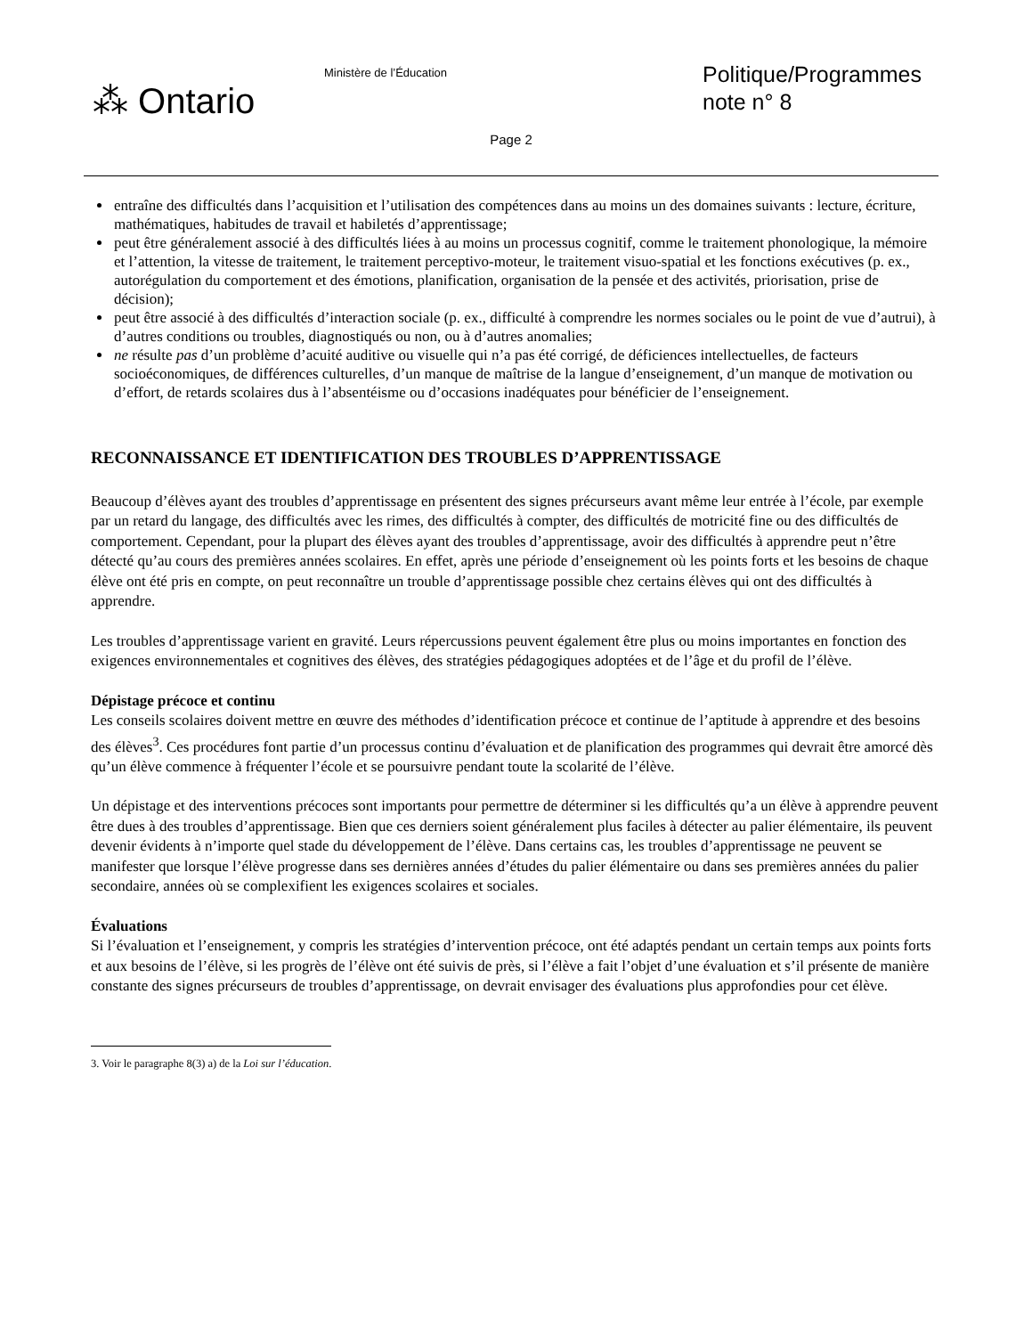⁂ Ontario
Ministère de l’Éducation
Politique/Programmes
note n° 8
Page 2
entraîne des difficultés dans l’acquisition et l’utilisation des compétences dans au moins un des domaines suivants : lecture, écriture, mathématiques, habitudes de travail et habiletés d’apprentissage;
peut être généralement associé à des difficultés liées à au moins un processus cognitif, comme le traitement phonologique, la mémoire et l’attention, la vitesse de traitement, le traitement perceptivo-moteur, le traitement visuo-spatial et les fonctions exécutives (p. ex., autorégulation du comportement et des émotions, planification, organisation de la pensée et des activités, priorisation, prise de décision);
peut être associé à des difficultés d’interaction sociale (p. ex., difficulté à comprendre les normes sociales ou le point de vue d’autrui), à d’autres conditions ou troubles, diagnostiqués ou non, ou à d’autres anomalies;
ne résulte pas d’un problème d’acuité auditive ou visuelle qui n’a pas été corrigé, de déficiences intellectuelles, de facteurs socioéconomiques, de différences culturelles, d’un manque de maîtrise de la langue d’enseignement, d’un manque de motivation ou d’effort, de retards scolaires dus à l’absentéisme ou d’occasions inadéquates pour bénéficier de l’enseignement.
RECONNAISSANCE ET IDENTIFICATION DES TROUBLES D’APPRENTISSAGE
Beaucoup d’élèves ayant des troubles d’apprentissage en présentent des signes précurseurs avant même leur entrée à l’école, par exemple par un retard du langage, des difficultés avec les rimes, des difficultés à compter, des difficultés de motricité fine ou des difficultés de comportement. Cependant, pour la plupart des élèves ayant des troubles d’apprentissage, avoir des difficultés à apprendre peut n’être détecté qu’au cours des premières années scolaires. En effet, après une période d’enseignement où les points forts et les besoins de chaque élève ont été pris en compte, on peut reconnaître un trouble d’apprentissage possible chez certains élèves qui ont des difficultés à apprendre.
Les troubles d’apprentissage varient en gravité. Leurs répercussions peuvent également être plus ou moins importantes en fonction des exigences environnementales et cognitives des élèves, des stratégies pédagogiques adoptées et de l’âge et du profil de l’élève.
Dépistage précoce et continu
Les conseils scolaires doivent mettre en œuvre des méthodes d’identification précoce et continue de l’aptitude à apprendre et des besoins des élèves<sup>3</sup>. Ces procédures font partie d’un processus continu d’évaluation et de planification des programmes qui devrait être amorcé dès qu’un élève commence à fréquenter l’école et se poursuivre pendant toute la scolarité de l’élève.
Un dépistage et des interventions précoces sont importants pour permettre de déterminer si les difficultés qu’a un élève à apprendre peuvent être dues à des troubles d’apprentissage. Bien que ces derniers soient généralement plus faciles à détecter au palier élémentaire, ils peuvent devenir évidents à n’importe quel stade du développement de l’élève. Dans certains cas, les troubles d’apprentissage ne peuvent se manifester que lorsque l’élève progresse dans ses dernières années d’études du palier élémentaire ou dans ses premières années du palier secondaire, années où se complexifient les exigences scolaires et sociales.
Évaluations
Si l’évaluation et l’enseignement, y compris les stratégies d’intervention précoce, ont été adaptés pendant un certain temps aux points forts et aux besoins de l’élève, si les progrès de l’élève ont été suivis de près, si l’élève a fait l’objet d’une évaluation et s’il présente de manière constante des signes précurseurs de troubles d’apprentissage, on devrait envisager des évaluations plus approfondies pour cet élève.
3. Voir le paragraphe 8(3) a) de la Loi sur l’éducation.